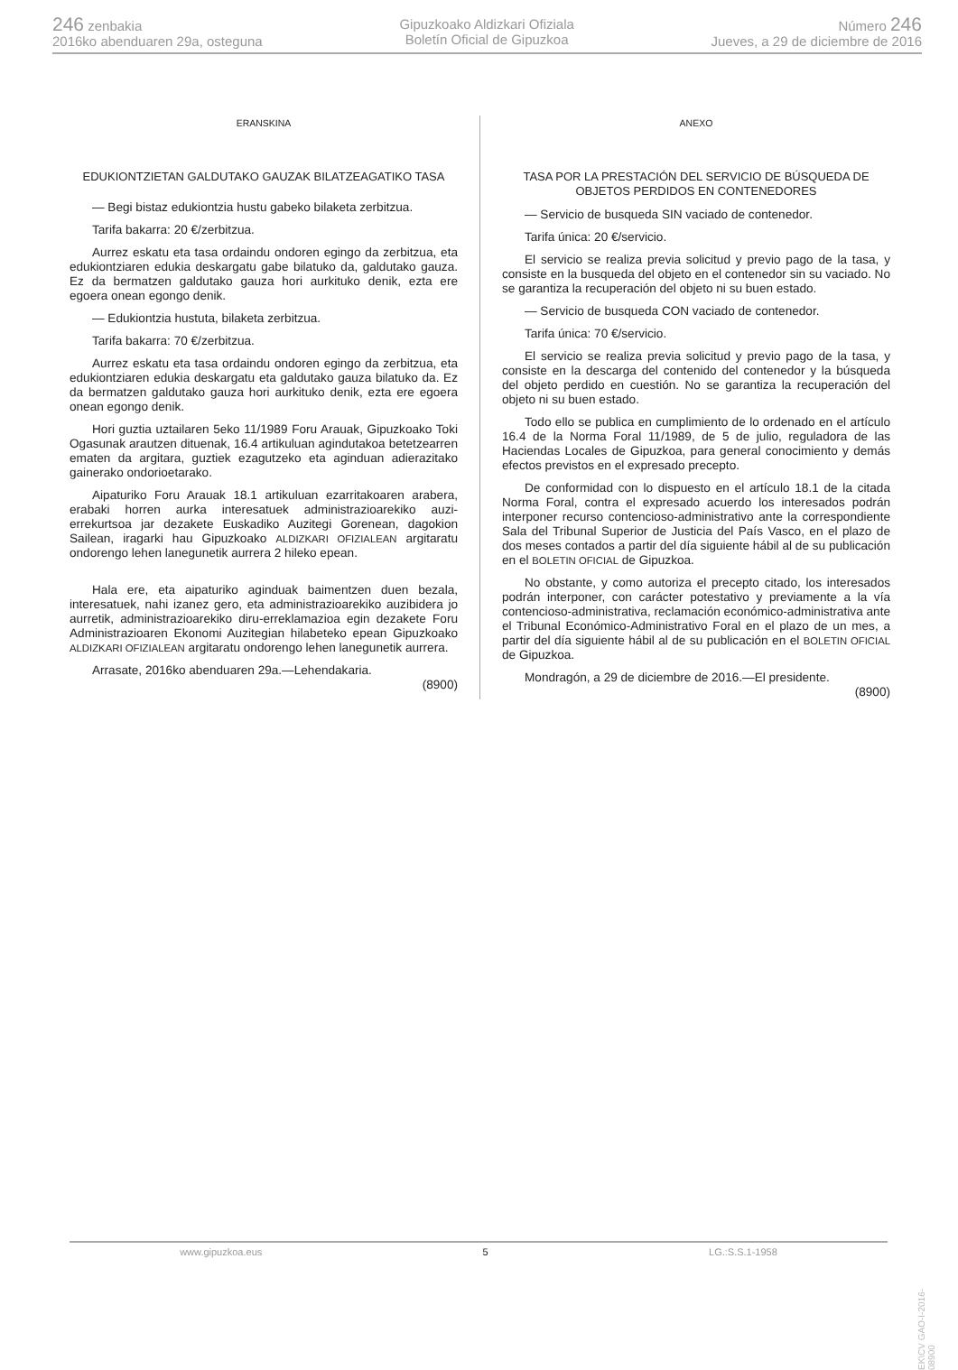246 zenbakia
2016ko abenduaren 29a, osteguna
Gipuzkoako Aldizkari Ofiziala
Boletín Oficial de Gipuzkoa
Número 246
Jueves, a 29 de diciembre de 2016
ERANSKINA
EDUKIONTZIETAN GALDUTAKO GAUZAK BILATZEAGATIKO TASA
— Begi bistaz edukiontzia hustu gabeko bilaketa zerbitzua.
Tarifa bakarra: 20 €/zerbitzua.
Aurrez eskatu eta tasa ordaindu ondoren egingo da zerbitzua, eta edukiontziaren edukia deskargatu gabe bilatuko da, galdutako gauza. Ez da bermatzen galdutako gauza hori aurkituko denik, ezta ere egoera onean egongo denik.
— Edukiontzia hustuta, bilaketa zerbitzua.
Tarifa bakarra: 70 €/zerbitzua.
Aurrez eskatu eta tasa ordaindu ondoren egingo da zerbitzua, eta edukiontziaren edukia deskargatu eta galdutako gauza bilatuko da. Ez da bermatzen galdutako gauza hori aurkituko denik, ezta ere egoera onean egongo denik.
Hori guztia uztailaren 5eko 11/1989 Foru Arauak, Gipuzkoako Toki Ogasunak arautzen dituenak, 16.4 artikuluan agindutakoa betetzearren ematen da argitara, guztiek ezagutzeko eta aginduan adierazitako gainerako ondorioetarako.
Aipaturiko Foru Arauak 18.1 artikuluan ezarritakoaren arabera, erabaki horren aurka interesatuek administrazioarekiko auzi-errekurtsoa jar dezakete Euskadiko Auzitegi Gorenean, dagokion Sailean, iragarki hau Gipuzkoako ALDIZKARI OFIZIALEAN argitaratu ondorengo lehen lanegunetik aurrera 2 hileko epean.
Hala ere, eta aipaturiko aginduak baimentzen duen bezala, interesatuek, nahi izanez gero, eta administrazioarekiko auzibidera jo aurretik, administrazioarekiko diru-erreklamazioa egin dezakete Foru Administrazioaren Ekonomi Auzitegian hilabeteko epean Gipuzkoako ALDIZKARI OFIZIALEAN argitaratu ondorengo lehen lanegunetik aurrera.
Arrasate, 2016ko abenduaren 29a.—Lehendakaria.
(8900)
ANEXO
TASA POR LA PRESTACIÓN DEL SERVICIO DE BÚSQUEDA DE OBJETOS PERDIDOS EN CONTENEDORES
— Servicio de busqueda SIN vaciado de contenedor.
Tarifa única: 20 €/servicio.
El servicio se realiza previa solicitud y previo pago de la tasa, y consiste en la busqueda del objeto en el contenedor sin su vaciado. No se garantiza la recuperación del objeto ni su buen estado.
— Servicio de busqueda CON vaciado de contenedor.
Tarifa única: 70 €/servicio.
El servicio se realiza previa solicitud y previo pago de la tasa, y consiste en la descarga del contenido del contenedor y la búsqueda del objeto perdido en cuestión. No se garantiza la recuperación del objeto ni su buen estado.
Todo ello se publica en cumplimiento de lo ordenado en el artículo 16.4 de la Norma Foral 11/1989, de 5 de julio, reguladora de las Haciendas Locales de Gipuzkoa, para general conocimiento y demás efectos previstos en el expresado precepto.
De conformidad con lo dispuesto en el artículo 18.1 de la citada Norma Foral, contra el expresado acuerdo los interesados podrán interponer recurso contencioso-administrativo ante la correspondiente Sala del Tribunal Superior de Justicia del País Vasco, en el plazo de dos meses contados a partir del día siguiente hábil al de su publicación en el BOLETIN OFICIAL de Gipuzkoa.
No obstante, y como autoriza el precepto citado, los interesados podrán interponer, con carácter potestativo y previamente a la vía contencioso-administrativa, reclamación económico-administrativa ante el Tribunal Económico-Administrativo Foral en el plazo de un mes, a partir del día siguiente hábil al de su publicación en el BOLETIN OFICIAL de Gipuzkoa.
Mondragón, a 29 de diciembre de 2016.—El presidente.
(8900)
www.gipuzkoa.eus 5 LG.:S.S.1-1958
EK\CV GAO-I-2016-08900